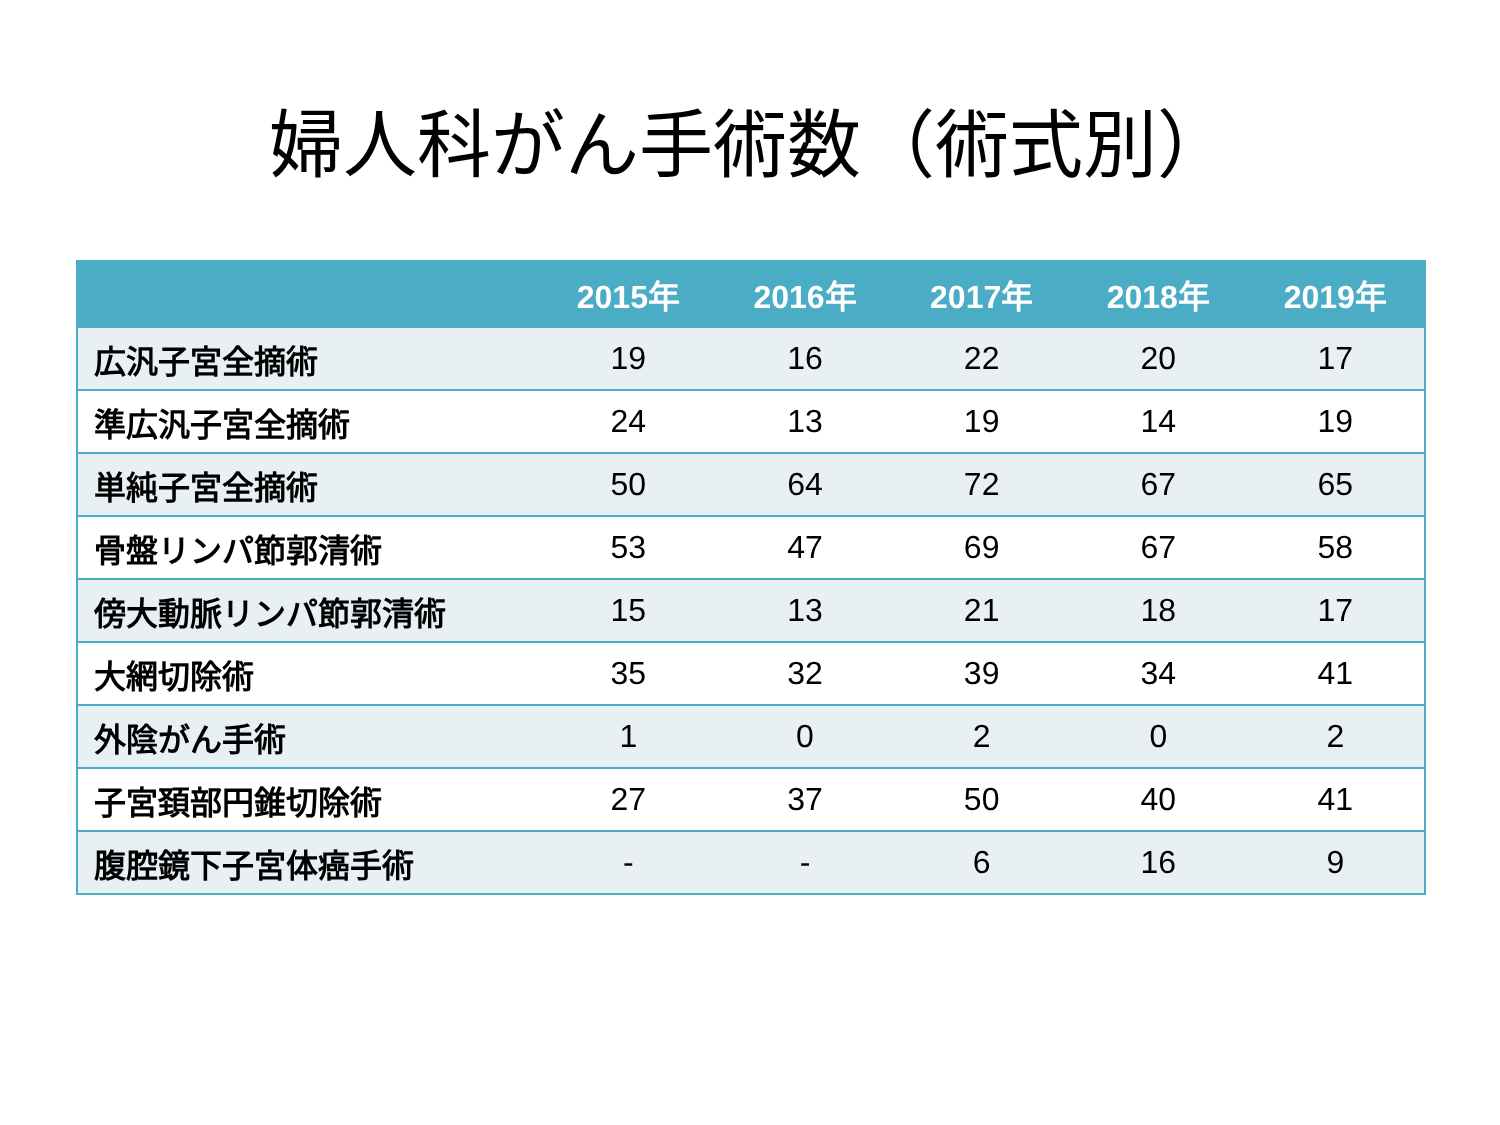婦人科がん手術数（術式別）
| | 2015年 | 2016年 | 2017年 | 2018年 | 2019年 |
| --- | --- | --- | --- | --- | --- |
| 広汎子宮全摘術 | 19 | 16 | 22 | 20 | 17 |
| 準広汎子宮全摘術 | 24 | 13 | 19 | 14 | 19 |
| 単純子宮全摘術 | 50 | 64 | 72 | 67 | 65 |
| 骨盤リンパ節郭清術 | 53 | 47 | 69 | 67 | 58 |
| 傍大動脈リンパ節郭清術 | 15 | 13 | 21 | 18 | 17 |
| 大網切除術 | 35 | 32 | 39 | 34 | 41 |
| 外陰がん手術 | 1 | 0 | 2 | 0 | 2 |
| 子宮頚部円錐切除術 | 27 | 37 | 50 | 40 | 41 |
| 腹腔鏡下子宮体癌手術 | - | - | 6 | 16 | 9 |